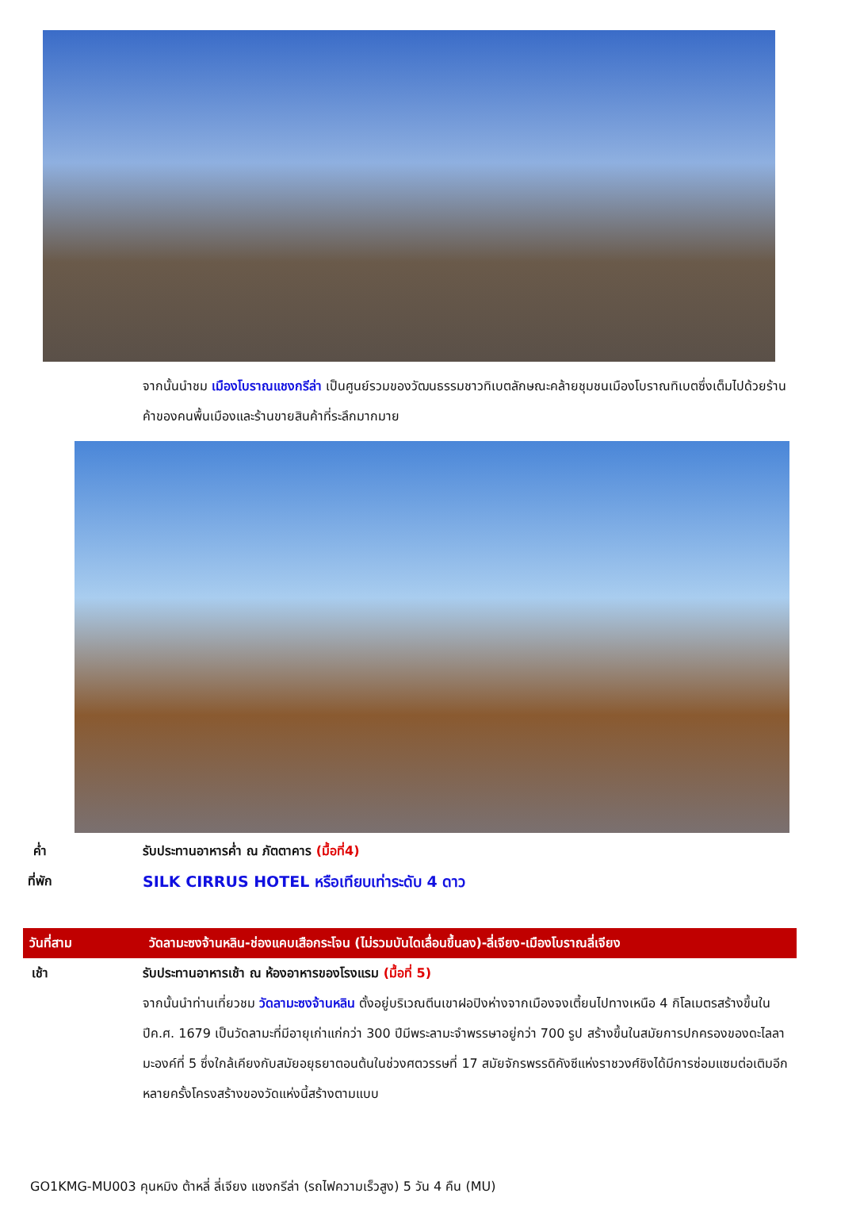จากนั้นนำชม เมืองโบราณแชงกรีล่า เป็นศูนย์รวมของวัฒนธรรมชาวทิเบตลักษณะคล้ายชุมชนเมืองโบราณทิเบตซึ่งเต็มไปด้วยร้านค้าของคนพื้นเมืองและร้านขายสินค้าที่ระลึกมากมาย
ค่ำ รับประทานอาหารค่ำ ณ ภัตตาคาร (มื้อที่4)
ที่พัก
SILK CIRRUS HOTEL หรือเทียบเท่าระดับ 4 ดาว
วันที่สาม วัดลามะซงจ้านหลิน-ช่องแคบเสือกระโจน (ไม่รวมบันไดเลื่อนขึ้นลง)-ลี่เจียง-เมืองโบราณลี่เจียง
เช้า รับประทานอาหารเช้า ณ ห้องอาหารของโรงแรม (มื้อที่ 5)
จากนั้นนำท่านเที่ยวชม วัดลามะซงจ้านหลิน ตั้งอยู่บริเวณตีนเขาฝอปิงห่างจากเมืองจงเตี้ยนไปทางเหนือ 4 กิโลเมตรสร้างขึ้นในปีค.ศ. 1679 เป็นวัดลามะที่มีอายุเก่าแก่กว่า 300 ปีมีพระลามะจำพรรษาอยู่กว่า 700 รูป สร้างขึ้นในสมัยการปกครองของดะไลลามะองค์ที่ 5 ซึ่งใกล้เคียงกับสมัยอยุธยาตอนต้นในช่วงศตวรรษที่ 17 สมัยจักรพรรดิคังซีแห่งราชวงศ์ชิงได้มีการซ่อมแซมต่อเติมอีกหลายครั้งโครงสร้างของวัดแห่งนี้สร้างตามแบบ
GO1KMG-MU003 คุนหมิง ต้าหลี่ ลี่เจียง แชงกรีล่า (รถไฟความเร็วสูง) 5 วัน 4 คืน (MU)